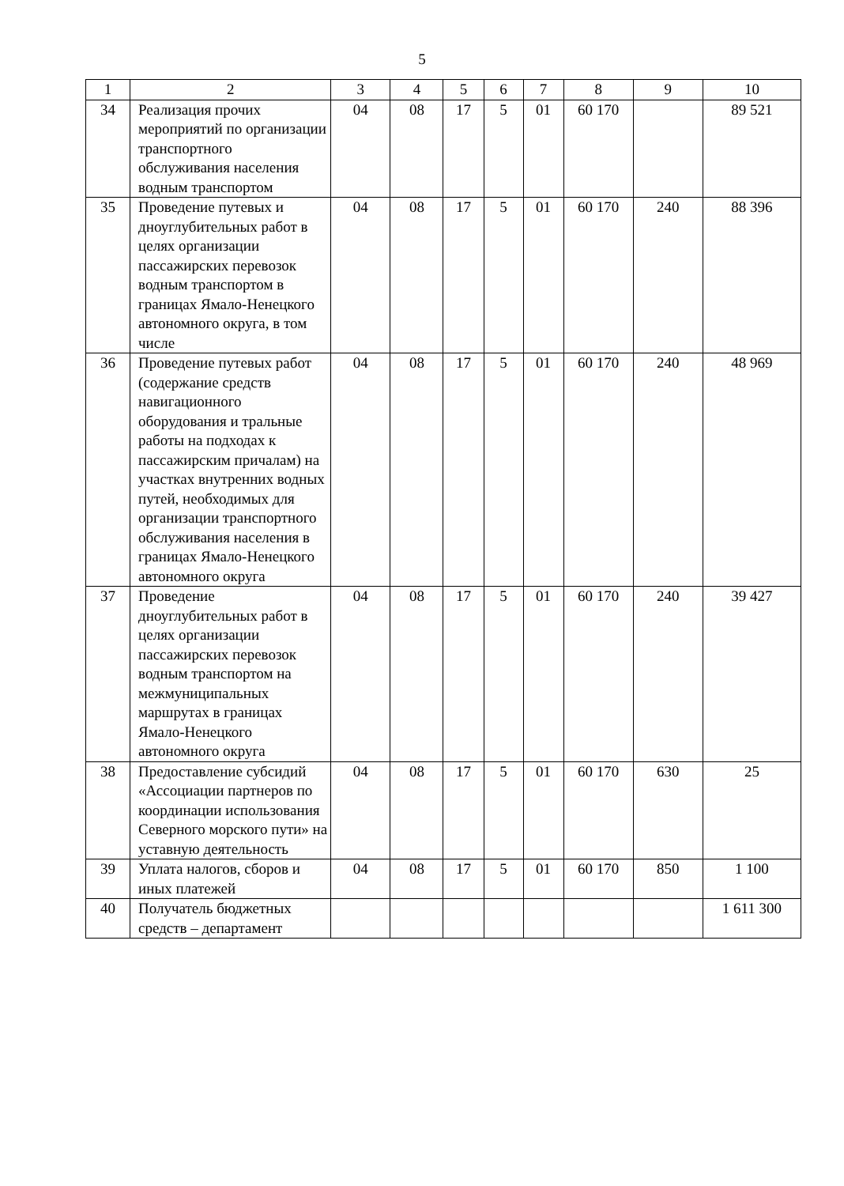5
| 1 | 2 | 3 | 4 | 5 | 6 | 7 | 8 | 9 | 10 |
| --- | --- | --- | --- | --- | --- | --- | --- | --- | --- |
| 34 | Реализация прочих мероприятий по организации транспортного обслуживания населения водным транспортом | 04 | 08 | 17 | 5 | 01 | 60 170 | | 89 521 |
| 35 | Проведение путевых и дноуглубительных работ в целях организации пассажирских перевозок водным транспортом в границах Ямало-Ненецкого автономного округа, в том числе | 04 | 08 | 17 | 5 | 01 | 60 170 | 240 | 88 396 |
| 36 | Проведение путевых работ (содержание средств навигационного оборудования и тральные работы на подходах к пассажирским причалам) на участках внутренних водных путей, необходимых для организации транспортного обслуживания населения в границах Ямало-Ненецкого автономного округа | 04 | 08 | 17 | 5 | 01 | 60 170 | 240 | 48 969 |
| 37 | Проведение дноуглубительных работ в целях организации пассажирских перевозок водным транспортом на межмуниципальных маршрутах в границах Ямало-Ненецкого автономного округа | 04 | 08 | 17 | 5 | 01 | 60 170 | 240 | 39 427 |
| 38 | Предоставление субсидий «Ассоциации партнеров по координации использования Северного морского пути» на уставную деятельность | 04 | 08 | 17 | 5 | 01 | 60 170 | 630 | 25 |
| 39 | Уплата налогов, сборов и иных платежей | 04 | 08 | 17 | 5 | 01 | 60 170 | 850 | 1 100 |
| 40 | Получатель бюджетных средств – департамент | | | | | | | | 1 611 300 |